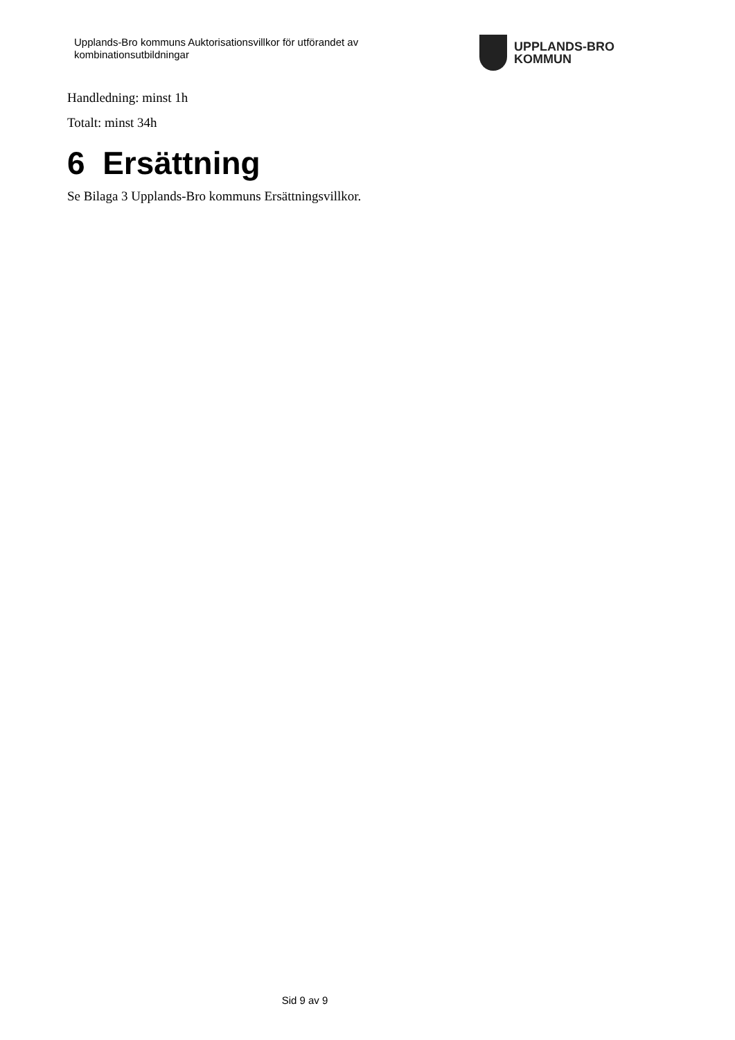Upplands-Bro kommuns Auktorisationsvillkor för utförandet av kombinationsutbildningar
UPPLANDS-BRO
KOMMUN
Handledning: minst 1h
Totalt: minst 34h
6 Ersättning
Se Bilaga 3 Upplands-Bro kommuns Ersättningsvillkor.
Sid 9 av 9